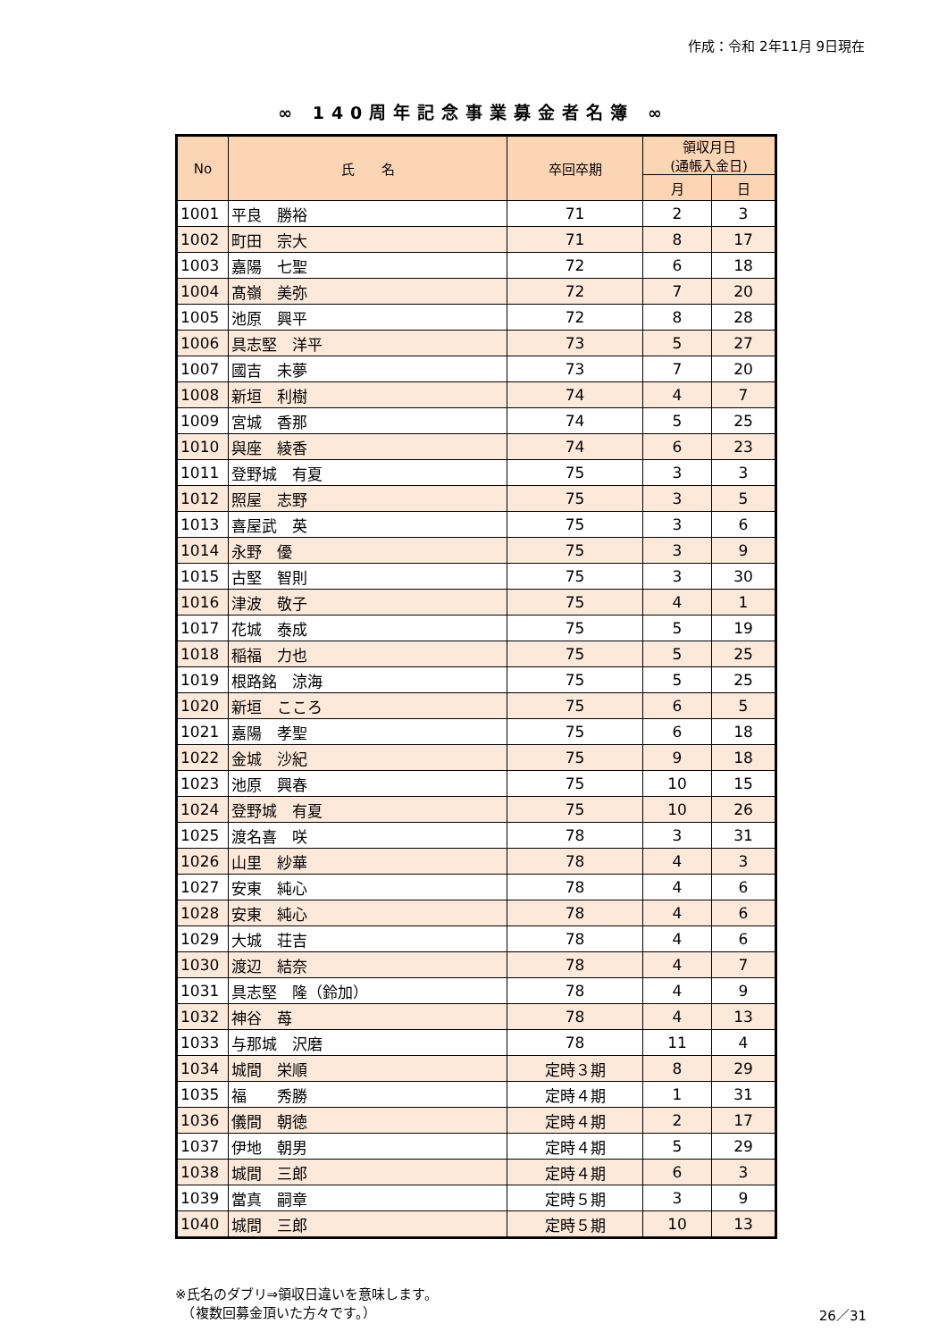作成：令和 2年11月 9日現在
∞ 140周年記念事業募金者名簿 ∞
| No | 氏 名 | 卒回卒期 | 領収月日 (通帳入金日) | |
| --- | --- | --- | --- | --- |
| | | | 月 | 日 |
| 1001 | 平良 勝裕 | 71 | 2 | 3 |
| 1002 | 町田 宗大 | 71 | 8 | 17 |
| 1003 | 嘉陽 七聖 | 72 | 6 | 18 |
| 1004 | 髙嶺 美弥 | 72 | 7 | 20 |
| 1005 | 池原 興平 | 72 | 8 | 28 |
| 1006 | 具志堅 洋平 | 73 | 5 | 27 |
| 1007 | 國吉 未夢 | 73 | 7 | 20 |
| 1008 | 新垣 利樹 | 74 | 4 | 7 |
| 1009 | 宮城 香那 | 74 | 5 | 25 |
| 1010 | 與座 綾香 | 74 | 6 | 23 |
| 1011 | 登野城 有夏 | 75 | 3 | 3 |
| 1012 | 照屋 志野 | 75 | 3 | 5 |
| 1013 | 喜屋武 英 | 75 | 3 | 6 |
| 1014 | 永野 優 | 75 | 3 | 9 |
| 1015 | 古堅 智則 | 75 | 3 | 30 |
| 1016 | 津波 敬子 | 75 | 4 | 1 |
| 1017 | 花城 泰成 | 75 | 5 | 19 |
| 1018 | 稲福 力也 | 75 | 5 | 25 |
| 1019 | 根路銘 涼海 | 75 | 5 | 25 |
| 1020 | 新垣 こころ | 75 | 6 | 5 |
| 1021 | 嘉陽 孝聖 | 75 | 6 | 18 |
| 1022 | 金城 沙紀 | 75 | 9 | 18 |
| 1023 | 池原 興春 | 75 | 10 | 15 |
| 1024 | 登野城 有夏 | 75 | 10 | 26 |
| 1025 | 渡名喜 咲 | 78 | 3 | 31 |
| 1026 | 山里 紗華 | 78 | 4 | 3 |
| 1027 | 安東 純心 | 78 | 4 | 6 |
| 1028 | 安東 純心 | 78 | 4 | 6 |
| 1029 | 大城 荘吉 | 78 | 4 | 6 |
| 1030 | 渡辺 結奈 | 78 | 4 | 7 |
| 1031 | 具志堅 隆（鈴加） | 78 | 4 | 9 |
| 1032 | 神谷 苺 | 78 | 4 | 13 |
| 1033 | 与那城 沢磨 | 78 | 11 | 4 |
| 1034 | 城間 栄順 | 定時３期 | 8 | 29 |
| 1035 | 福 秀勝 | 定時４期 | 1 | 31 |
| 1036 | 儀間 朝徳 | 定時４期 | 2 | 17 |
| 1037 | 伊地 朝男 | 定時４期 | 5 | 29 |
| 1038 | 城間 三郎 | 定時４期 | 6 | 3 |
| 1039 | 當真 嗣章 | 定時５期 | 3 | 9 |
| 1040 | 城間 三郎 | 定時５期 | 10 | 13 |
※氏名のダブリ⇒領収日違いを意味します。
　（複数回募金頂いた方々です。）
26／31